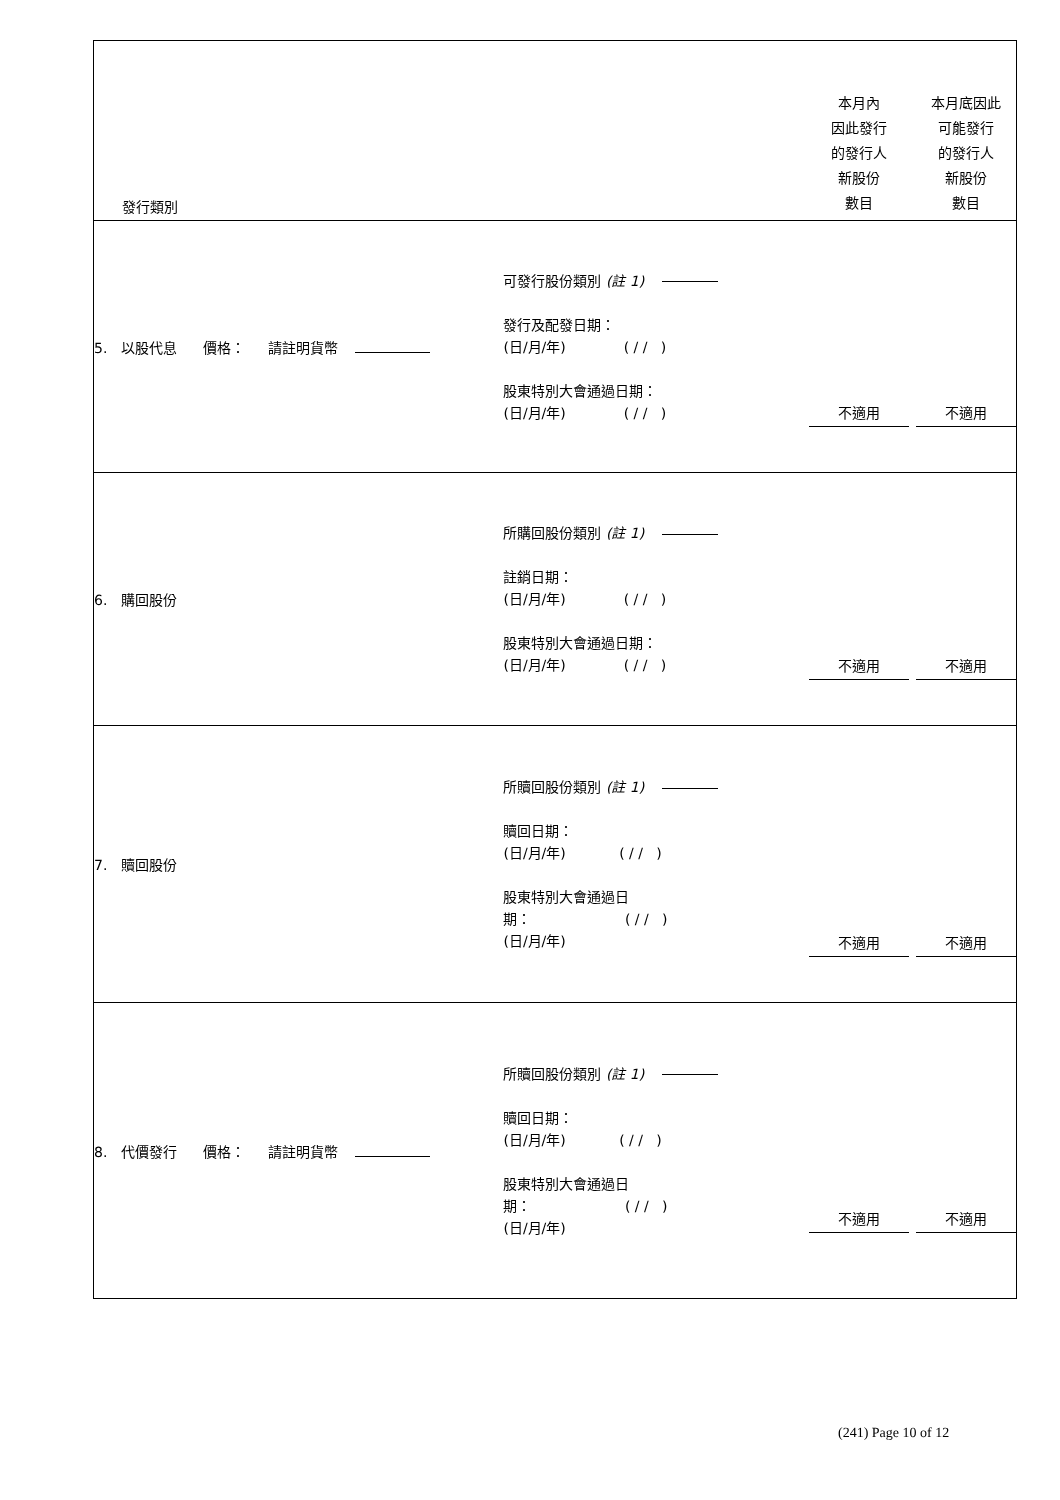| 發行類別 | | 本月內 因此發行 的發行人 新股份 數目 | 本月底因此 可能發行 的發行人 新股份 數目 |
| 5. 以股代息 價格： 請註明貨幣 | 可發行股份類別 (註 1) 發行及配發日期： (日/月/年) ( / / ) 股東特別大會通過日期： (日/月/年) ( / / ) | 不適用 | 不適用 |
| 6. 購回股份 | 所購回股份類別 (註 1) 註銷日期： (日/月/年) ( / / ) 股東特別大會通過日期： (日/月/年) ( / / ) | 不適用 | 不適用 |
| 7. 贖回股份 | 所贖回股份類別 (註 1) 贖回日期： (日/月/年) ( / / ) 股東特別大會通過日 期： ( / / ) (日/月/年) | 不適用 | 不適用 |
| 8. 代價發行 價格： 請註明貨幣 | 所贖回股份類別 (註 1) 贖回日期： (日/月/年) ( / / ) 股東特別大會通過日 期： ( / / ) (日/月/年) | 不適用 | 不適用 |
(241) Page 10 of 12